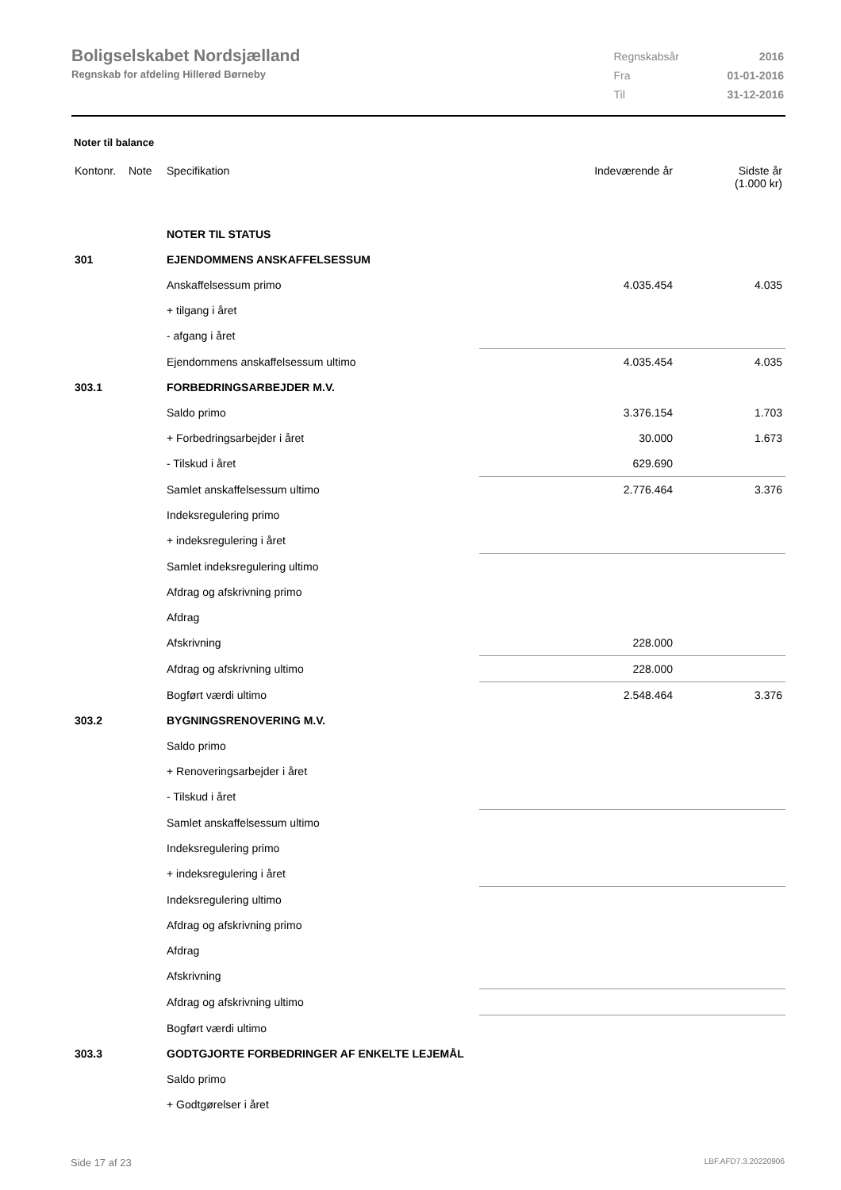Boligselskabet Nordsjælland
Regnskab for afdeling Hillerød Børneby
| Regnskabsår | 2016 |
| Fra | 01-01-2016 |
| Til | 31-12-2016 |
Noter til balance
| Kontonr. | Note | Specifikation | Indeværende år | Sidste år (1.000 kr) |
| --- | --- | --- | --- | --- |
| | | NOTER TIL STATUS | | |
| 301 | | EJENDOMMENS ANSKAFFELSESSUM | | |
| | | Anskaffelsessum primo | 4.035.454 | 4.035 |
| | | + tilgang i året | | |
| | | - afgang i året | | |
| | | Ejendommens anskaffelsessum ultimo | 4.035.454 | 4.035 |
| 303.1 | | FORBEDRINGSARBEJDER M.V. | | |
| | | Saldo primo | 3.376.154 | 1.703 |
| | | + Forbedringsarbejder i året | 30.000 | 1.673 |
| | | - Tilskud i året | 629.690 | |
| | | Samlet anskaffelsessum ultimo | 2.776.464 | 3.376 |
| | | Indeksregulering primo | | |
| | | + indeksregulering i året | | |
| | | Samlet indeksregulering ultimo | | |
| | | Afdrag og afskrivning primo | | |
| | | Afdrag | | |
| | | Afskrivning | 228.000 | |
| | | Afdrag og afskrivning ultimo | 228.000 | |
| | | Bogført værdi ultimo | 2.548.464 | 3.376 |
| 303.2 | | BYGNINGSRENOVERING M.V. | | |
| | | Saldo primo | | |
| | | + Renoveringsarbejder i året | | |
| | | - Tilskud i året | | |
| | | Samlet anskaffelsessum ultimo | | |
| | | Indeksregulering primo | | |
| | | + indeksregulering i året | | |
| | | Indeksregulering ultimo | | |
| | | Afdrag og afskrivning primo | | |
| | | Afdrag | | |
| | | Afskrivning | | |
| | | Afdrag og afskrivning ultimo | | |
| | | Bogført værdi ultimo | | |
| 303.3 | | GODTGJORTE FORBEDRINGER AF ENKELTE LEJEMÅL | | |
| | | Saldo primo | | |
| | | + Godtgørelser i året | | |
Side 17 af 23 LBF.AFD7.3.20220906